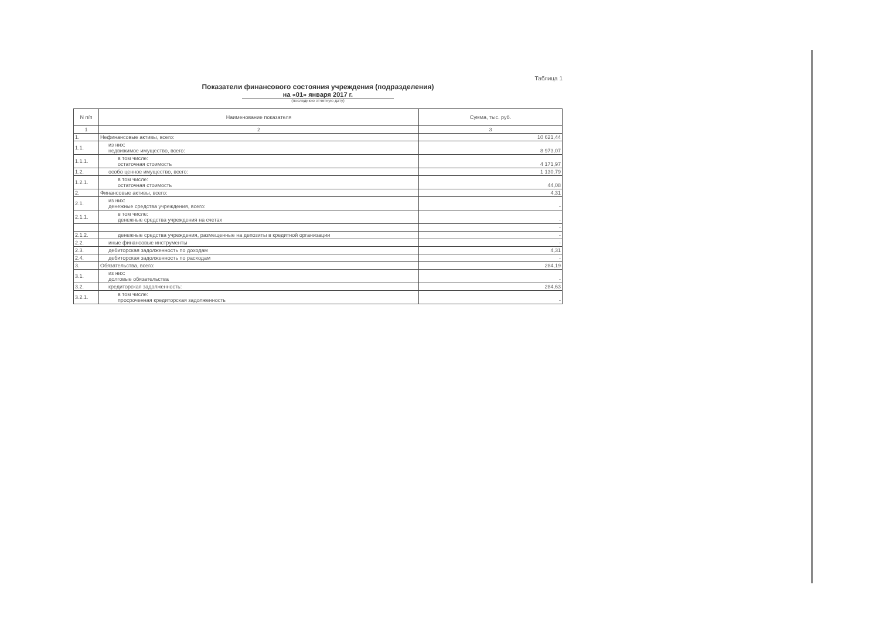Таблица 1
Показатели финансового состояния учреждения (подразделения)
на «01» января 2017 г.
(последнюю отчетную дату)
| N п/п | Наименование показателя | Сумма, тыс. руб. |
| --- | --- | --- |
| 1 | 2 | 3 |
| 1. | Нефинансовые активы, всего: | 10 621,44 |
| 1.1. | из них: недвижимое имущество, всего: | 8 973,07 |
| 1.1.1. | в том числе: остаточная стоимость | 4 171,97 |
| 1.2. | особо ценное имущество, всего: | 1 130,79 |
| 1.2.1. | в том числе: остаточная стоимость | 44,08 |
| 2. | Финансовые активы, всего: | 4,31 |
| 2.1. | из них: денежные средства учреждения, всего: | - |
| 2.1.1. | в том числе: денежные средства учреждения на счетах | - |
| | | - |
| 2.1.2. | денежные средства учреждения, размещенные на депозиты в кредитной организации | - |
| 2.2. | иные финансовые инструменты | - |
| 2.3. | дебиторская задолженность по доходам | 4,31 |
| 2.4. | дебиторская задолженность по расходам | - |
| 3. | Обязательства, всего: | 284,19 |
| 3.1. | из них: долговые обязательства | - |
| 3.2. | кредиторская задолженность: | 284,63 |
| 3.2.1. | в том числе: просроченная кредиторская задолженность | - |